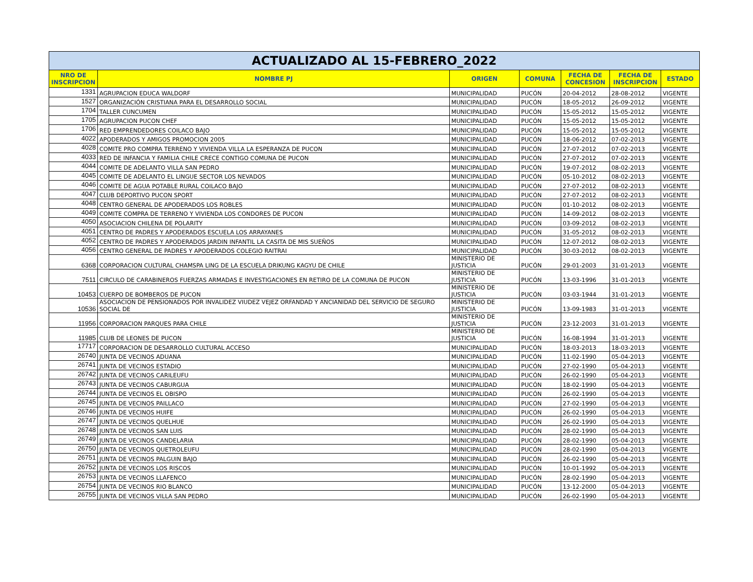| ACTUALIZADO AL 15-FEBRERO_2022 | | | | | | |
| NRO DE INSCRIPCION | NOMBRE PJ | ORIGEN | COMUNA | FECHA DE CONCESION | FECHA DE INSCRIPCION | ESTADO |
| 1331 | AGRUPACION EDUCA WALDORF | MUNICIPALIDAD | PUCÓN | 20-04-2012 | 28-08-2012 | VIGENTE |
| 1527 | ORGANIZACIÓN CRISTIANA PARA EL DESARROLLO SOCIAL | MUNICIPALIDAD | PUCÓN | 18-05-2012 | 26-09-2012 | VIGENTE |
| 1704 | TALLER CUNCUMEN | MUNICIPALIDAD | PUCÓN | 15-05-2012 | 15-05-2012 | VIGENTE |
| 1705 | AGRUPACION PUCON CHEF | MUNICIPALIDAD | PUCÓN | 15-05-2012 | 15-05-2012 | VIGENTE |
| 1706 | RED EMPRENDEDORES COILACO BAJO | MUNICIPALIDAD | PUCÓN | 15-05-2012 | 15-05-2012 | VIGENTE |
| 4022 | APODERADOS Y AMIGOS PROMOCION 2005 | MUNICIPALIDAD | PUCÓN | 18-06-2012 | 07-02-2013 | VIGENTE |
| 4028 | COMITE PRO COMPRA TERRENO Y VIVIENDA VILLA LA ESPERANZA DE PUCON | MUNICIPALIDAD | PUCÓN | 27-07-2012 | 07-02-2013 | VIGENTE |
| 4033 | RED DE INFANCIA Y FAMILIA CHILE CRECE CONTIGO COMUNA DE PUCON | MUNICIPALIDAD | PUCÓN | 27-07-2012 | 07-02-2013 | VIGENTE |
| 4044 | COMITE DE ADELANTO VILLA SAN PEDRO | MUNICIPALIDAD | PUCÓN | 19-07-2012 | 08-02-2013 | VIGENTE |
| 4045 | COMITE DE ADELANTO EL LINGUE SECTOR LOS NEVADOS | MUNICIPALIDAD | PUCÓN | 05-10-2012 | 08-02-2013 | VIGENTE |
| 4046 | COMITE DE AGUA POTABLE RURAL COILACO BAJO | MUNICIPALIDAD | PUCÓN | 27-07-2012 | 08-02-2013 | VIGENTE |
| 4047 | CLUB DEPORTIVO PUCON SPORT | MUNICIPALIDAD | PUCÓN | 27-07-2012 | 08-02-2013 | VIGENTE |
| 4048 | CENTRO GENERAL DE APODERADOS LOS ROBLES | MUNICIPALIDAD | PUCÓN | 01-10-2012 | 08-02-2013 | VIGENTE |
| 4049 | COMITE COMPRA DE TERRENO Y VIVIENDA LOS CONDORES DE PUCON | MUNICIPALIDAD | PUCÓN | 14-09-2012 | 08-02-2013 | VIGENTE |
| 4050 | ASOCIACION CHILENA DE POLARITY | MUNICIPALIDAD | PUCÓN | 03-09-2012 | 08-02-2013 | VIGENTE |
| 4051 | CENTRO DE PADRES Y APODERADOS ESCUELA LOS ARRAYANES | MUNICIPALIDAD | PUCÓN | 31-05-2012 | 08-02-2013 | VIGENTE |
| 4052 | CENTRO DE PADRES Y APODERADOS JARDIN INFANTIL LA CASITA DE MIS SUEÑOS | MUNICIPALIDAD | PUCÓN | 12-07-2012 | 08-02-2013 | VIGENTE |
| 4056 | CENTRO GENERAL DE PADRES Y APODERADOS COLEGIO RAITRAI | MUNICIPALIDAD | PUCÓN | 30-03-2012 | 08-02-2013 | VIGENTE |
| 6368 | CORPORACION CULTURAL CHAMSPA LING DE LA ESCUELA DRIKUNG KAGYU DE CHILE | MINISTERIO DE JUSTICIA | PUCÓN | 29-01-2003 | 31-01-2013 | VIGENTE |
| 7511 | CIRCULO DE CARABINEROS FUERZAS ARMADAS E INVESTIGACIONES EN RETIRO DE LA COMUNA DE PUCON | MINISTERIO DE JUSTICIA | PUCÓN | 13-03-1996 | 31-01-2013 | VIGENTE |
| 10453 | CUERPO DE BOMBEROS DE PUCON | MINISTERIO DE JUSTICIA | PUCÓN | 03-03-1944 | 31-01-2013 | VIGENTE |
| 10536 | ASOCIACION DE PENSIONADOS POR INVALIDEZ VIUDEZ VEJEZ ORFANDAD Y ANCIANIDAD DEL SERVICIO DE SEGURO SOCIAL DE | MINISTERIO DE JUSTICIA | PUCÓN | 13-09-1983 | 31-01-2013 | VIGENTE |
| 11956 | CORPORACION PARQUES PARA CHILE | MINISTERIO DE JUSTICIA | PUCÓN | 23-12-2003 | 31-01-2013 | VIGENTE |
| 11985 | CLUB DE LEONES DE PUCON | MINISTERIO DE JUSTICIA | PUCÓN | 16-08-1994 | 31-01-2013 | VIGENTE |
| 17717 | CORPORACION DE DESARROLLO CULTURAL ACCESO | MUNICIPALIDAD | PUCÓN | 18-03-2013 | 18-03-2013 | VIGENTE |
| 26740 | JUNTA DE VECINOS ADUANA | MUNICIPALIDAD | PUCÓN | 11-02-1990 | 05-04-2013 | VIGENTE |
| 26741 | JUNTA DE VECINOS ESTADIO | MUNICIPALIDAD | PUCÓN | 27-02-1990 | 05-04-2013 | VIGENTE |
| 26742 | JUNTA DE VECINOS CARILEUFU | MUNICIPALIDAD | PUCÓN | 26-02-1990 | 05-04-2013 | VIGENTE |
| 26743 | JUNTA DE VECINOS CABURGUA | MUNICIPALIDAD | PUCÓN | 18-02-1990 | 05-04-2013 | VIGENTE |
| 26744 | JUNTA DE VECINOS EL OBISPO | MUNICIPALIDAD | PUCÓN | 26-02-1990 | 05-04-2013 | VIGENTE |
| 26745 | JUNTA DE VECINOS PAILLACO | MUNICIPALIDAD | PUCÓN | 27-02-1990 | 05-04-2013 | VIGENTE |
| 26746 | JUNTA DE VECINOS HUIFE | MUNICIPALIDAD | PUCÓN | 26-02-1990 | 05-04-2013 | VIGENTE |
| 26747 | JUNTA DE VECINOS QUELHUE | MUNICIPALIDAD | PUCÓN | 26-02-1990 | 05-04-2013 | VIGENTE |
| 26748 | JUNTA DE VECINOS SAN LUIS | MUNICIPALIDAD | PUCÓN | 28-02-1990 | 05-04-2013 | VIGENTE |
| 26749 | JUNTA DE VECINOS CANDELARIA | MUNICIPALIDAD | PUCÓN | 28-02-1990 | 05-04-2013 | VIGENTE |
| 26750 | JUNTA DE VECINOS QUETROLEUFU | MUNICIPALIDAD | PUCÓN | 28-02-1990 | 05-04-2013 | VIGENTE |
| 26751 | JUNTA DE VECINOS PALGUIN BAJO | MUNICIPALIDAD | PUCÓN | 26-02-1990 | 05-04-2013 | VIGENTE |
| 26752 | JUNTA DE VECINOS LOS RISCOS | MUNICIPALIDAD | PUCÓN | 10-01-1992 | 05-04-2013 | VIGENTE |
| 26753 | JUNTA DE VECINOS LLAFENCO | MUNICIPALIDAD | PUCÓN | 28-02-1990 | 05-04-2013 | VIGENTE |
| 26754 | JUNTA DE VECINOS RIO BLANCO | MUNICIPALIDAD | PUCÓN | 13-12-2000 | 05-04-2013 | VIGENTE |
| 26755 | JUNTA DE VECINOS VILLA SAN PEDRO | MUNICIPALIDAD | PUCÓN | 26-02-1990 | 05-04-2013 | VIGENTE |